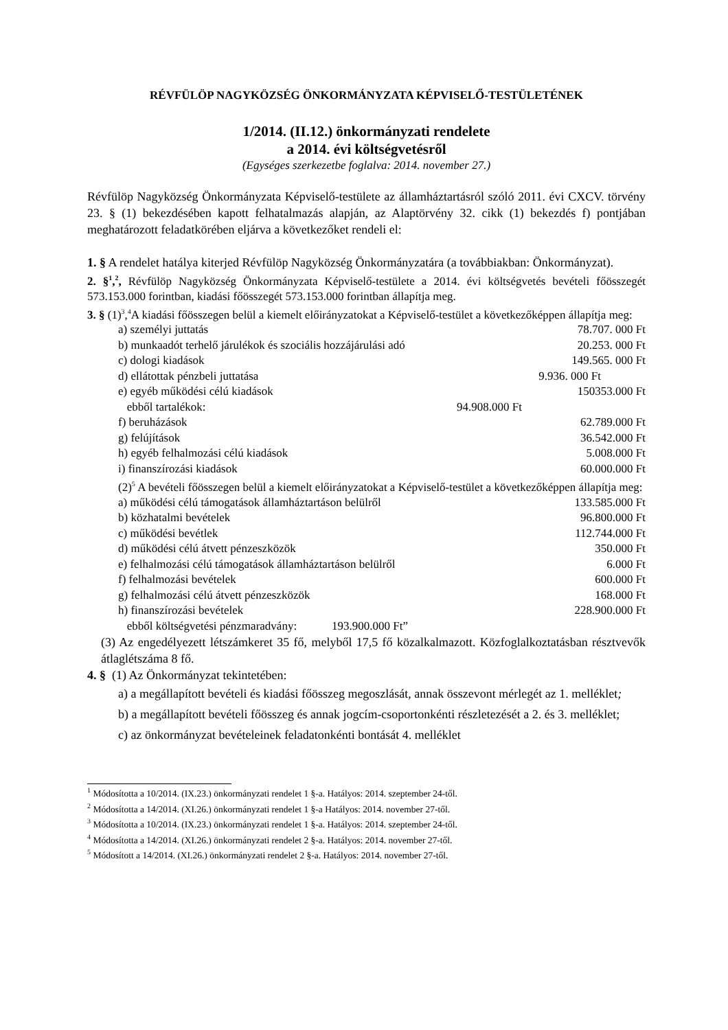RÉVFÜLÖP NAGYKÖZSÉG ÖNKORMÁNYZATA KÉPVISELŐ-TESTÜLETÉNEK
1/2014. (II.12.) önkormányzati rendelete
a 2014. évi költségvetésről
(Egységes szerkezetbe foglalva: 2014. november 27.)
Révfülöp Nagyközség Önkormányzata Képviselő-testülete az államháztartásról szóló 2011. évi CXCV. törvény 23. § (1) bekezdésében kapott felhatalmazás alapján, az Alaptörvény 32. cikk (1) bekezdés f) pontjában meghatározott feladatkörében eljárva a következőket rendeli el:
1. § A rendelet hatálya kiterjed Révfülöp Nagyközség Önkormányzatára (a továbbiakban: Önkormányzat).
2. §<sup>1</sup>,<sup>2</sup>, Révfülöp Nagyközség Önkormányzata Képviselő-testülete a 2014. évi költségvetés bevételi főösszegét 573.153.000 forintban, kiadási főösszegét 573.153.000 forintban állapítja meg.
3. § (1)<sup>3</sup>,<sup>4</sup>A kiadási főösszegen belül a kiemelt előirányzatokat a Képviselő-testület a következőképpen állapítja meg:
a) személyi juttatás 78.707. 000 Ft
b) munkaadót terhelő járulékok és szociális hozzájárulási adó 20.253. 000 Ft
c) dologi kiadások 149.565. 000 Ft
d) ellátottak pénzbeli juttatása 9.936. 000 Ft
e) egyéb működési célú kiadások 150353.000 Ft
ebből tartalékok: 94.908.000 Ft
f) beruházások 62.789.000 Ft
g) felújítások 36.542.000 Ft
h) egyéb felhalmozási célú kiadások 5.008.000 Ft
i) finanszírozási kiadások 60.000.000 Ft
(2)<sup>5</sup> A bevételi főösszegen belül a kiemelt előirányzatokat a Képviselő-testület a következőképpen állapítja meg:
a) működési célú támogatások államháztartáson belülről 133.585.000 Ft
b) közhatalmi bevételek 96.800.000 Ft
c) működési bevétlek 112.744.000 Ft
d) működési célú átvett pénzeszközök 350.000 Ft
e) felhalmozási célú támogatások államháztartáson belülről 6.000 Ft
f) felhalmozási bevételek 600.000 Ft
g) felhalmozási célú átvett pénzeszközök 168.000 Ft
h) finanszírozási bevételek 228.900.000 Ft
ebből költségvetési pénzmaradvány: 193.900.000 Ft”
(3) Az engedélyezett létszámkeret 35 fő, melyből 17,5 fő közalkalmazott. Közfoglalkoztatásban résztvevők átlaglétszáma 8 fő.
4. § (1) Az Önkormányzat tekintetében:
a) a megállapított bevételi és kiadási főösszeg megoszlását, annak összevont mérlegét az 1. melléklet;
b) a megállapított bevételi főösszeg és annak jogcím-csoportonkénti részletezését a 2. és 3. melléklet;
c) az önkormányzat bevételeinek feladatonkénti bontását 4. melléklet
<sup>1</sup> Módosította a 10/2014. (IX.23.) önkormányzati rendelet 1 §-a. Hatályos: 2014. szeptember 24-től.
<sup>2</sup> Módosította a 14/2014. (XI.26.) önkormányzati rendelet 1 §-a Hatályos: 2014. november 27-től.
<sup>3</sup> Módosította a 10/2014. (IX.23.) önkormányzati rendelet 1 §-a. Hatályos: 2014. szeptember 24-től.
<sup>4</sup> Módosította a 14/2014. (XI.26.) önkormányzati rendelet 2 §-a. Hatályos: 2014. november 27-től.
<sup>5</sup> Módosított a 14/2014. (XI.26.) önkormányzati rendelet 2 §-a. Hatályos: 2014. november 27-től.